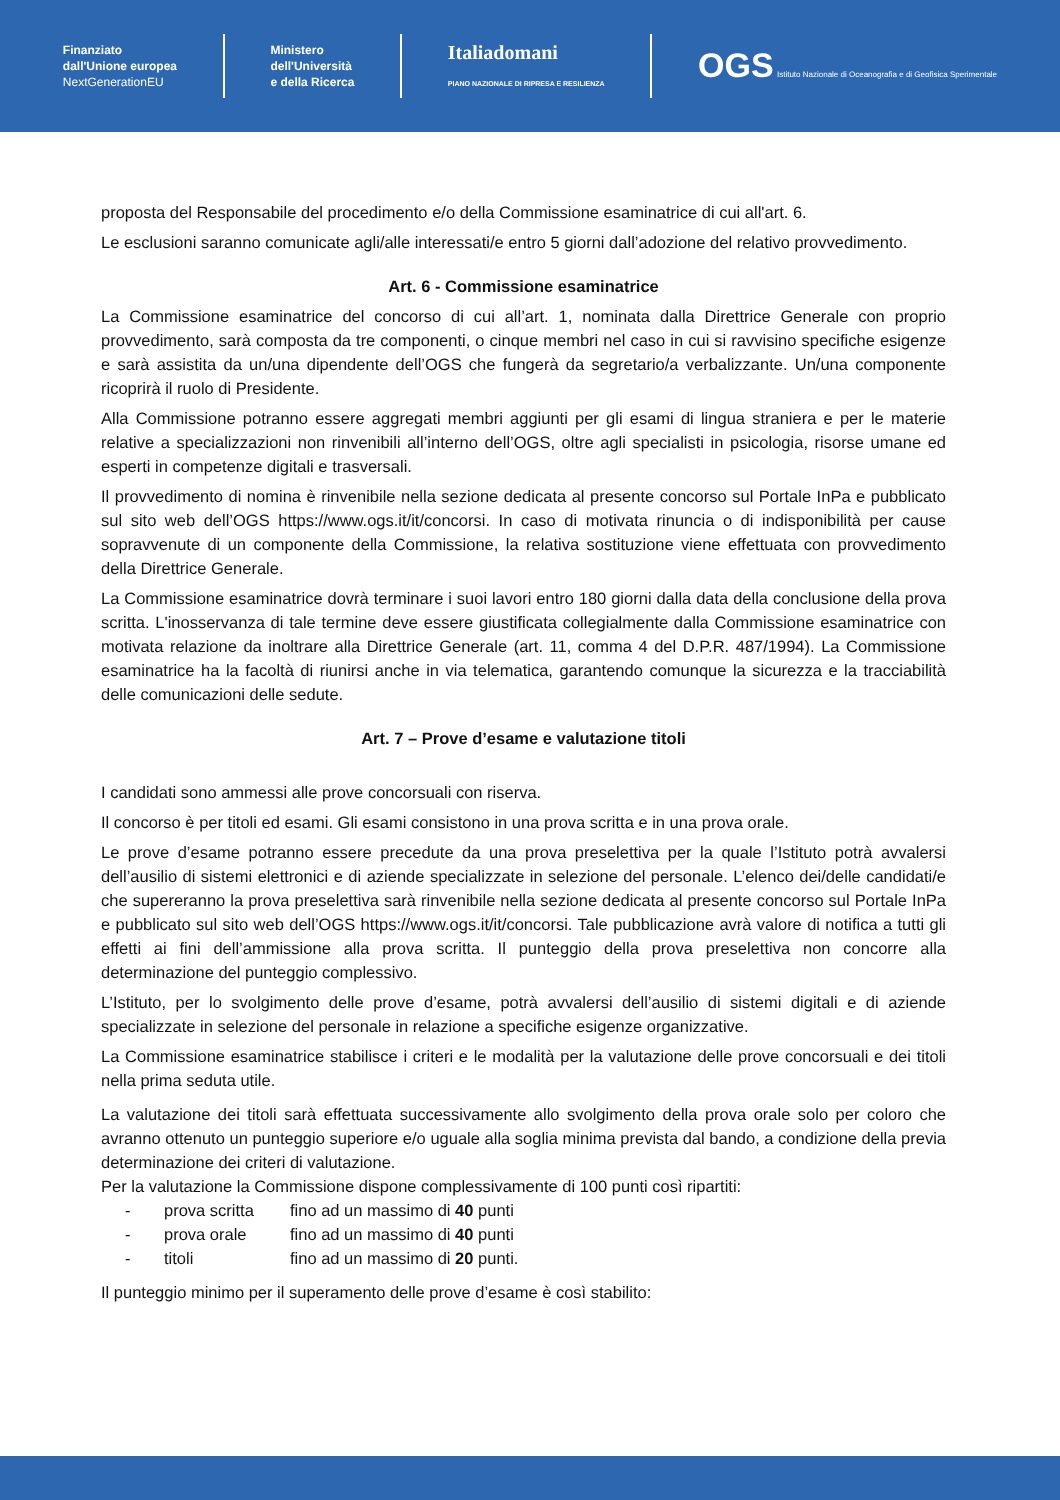Finanziato
dall'Unione europea
NextGenerationEU
Ministero
dell'Università
e della Ricerca
Italiadomani
PIANO NAZIONALE DI RIPRESA E RESILIENZA
OGS Istituto Nazionale di Oceanografia e di Geofisica Sperimentale
proposta del Responsabile del procedimento e/o della Commissione esaminatrice di cui all'art. 6.
Le esclusioni saranno comunicate agli/alle interessati/e entro 5 giorni dall’adozione del relativo provvedimento.
Art. 6 - Commissione esaminatrice
La Commissione esaminatrice del concorso di cui all’art. 1, nominata dalla Direttrice Generale con proprio provvedimento, sarà composta da tre componenti, o cinque membri nel caso in cui si ravvisino specifiche esigenze e sarà assistita da un/una dipendente dell’OGS che fungerà da segretario/a verbalizzante. Un/una componente ricoprirà il ruolo di Presidente.
Alla Commissione potranno essere aggregati membri aggiunti per gli esami di lingua straniera e per le materie relative a specializzazioni non rinvenibili all’interno dell’OGS, oltre agli specialisti in psicologia, risorse umane ed esperti in competenze digitali e trasversali.
Il provvedimento di nomina è rinvenibile nella sezione dedicata al presente concorso sul Portale InPa e pubblicato sul sito web dell’OGS https://www.ogs.it/it/concorsi. In caso di motivata rinuncia o di indisponibilità per cause sopravvenute di un componente della Commissione, la relativa sostituzione viene effettuata con provvedimento della Direttrice Generale.
La Commissione esaminatrice dovrà terminare i suoi lavori entro 180 giorni dalla data della conclusione della prova scritta. L'inosservanza di tale termine deve essere giustificata collegialmente dalla Commissione esaminatrice con motivata relazione da inoltrare alla Direttrice Generale (art. 11, comma 4 del D.P.R. 487/1994). La Commissione esaminatrice ha la facoltà di riunirsi anche in via telematica, garantendo comunque la sicurezza e la tracciabilità delle comunicazioni delle sedute.
Art. 7 – Prove d’esame e valutazione titoli
I candidati sono ammessi alle prove concorsuali con riserva.
Il concorso è per titoli ed esami. Gli esami consistono in una prova scritta e in una prova orale.
Le prove d’esame potranno essere precedute da una prova preselettiva per la quale l’Istituto potrà avvalersi dell’ausilio di sistemi elettronici e di aziende specializzate in selezione del personale. L’elenco dei/delle candidati/e che supereranno la prova preselettiva sarà rinvenibile nella sezione dedicata al presente concorso sul Portale InPa e pubblicato sul sito web dell’OGS https://www.ogs.it/it/concorsi. Tale pubblicazione avrà valore di notifica a tutti gli effetti ai fini dell’ammissione alla prova scritta. Il punteggio della prova preselettiva non concorre alla determinazione del punteggio complessivo.
L’Istituto, per lo svolgimento delle prove d’esame, potrà avvalersi dell’ausilio di sistemi digitali e di aziende specializzate in selezione del personale in relazione a specifiche esigenze organizzative.
La Commissione esaminatrice stabilisce i criteri e le modalità per la valutazione delle prove concorsuali e dei titoli nella prima seduta utile.
La valutazione dei titoli sarà effettuata successivamente allo svolgimento della prova orale solo per coloro che avranno ottenuto un punteggio superiore e/o uguale alla soglia minima prevista dal bando, a condizione della previa determinazione dei criteri di valutazione.
Per la valutazione la Commissione dispone complessivamente di 100 punti così ripartiti:
- prova scritta fino ad un massimo di 40 punti
- prova orale fino ad un massimo di 40 punti
- titoli fino ad un massimo di 20 punti.
Il punteggio minimo per il superamento delle prove d’esame è così stabilito: